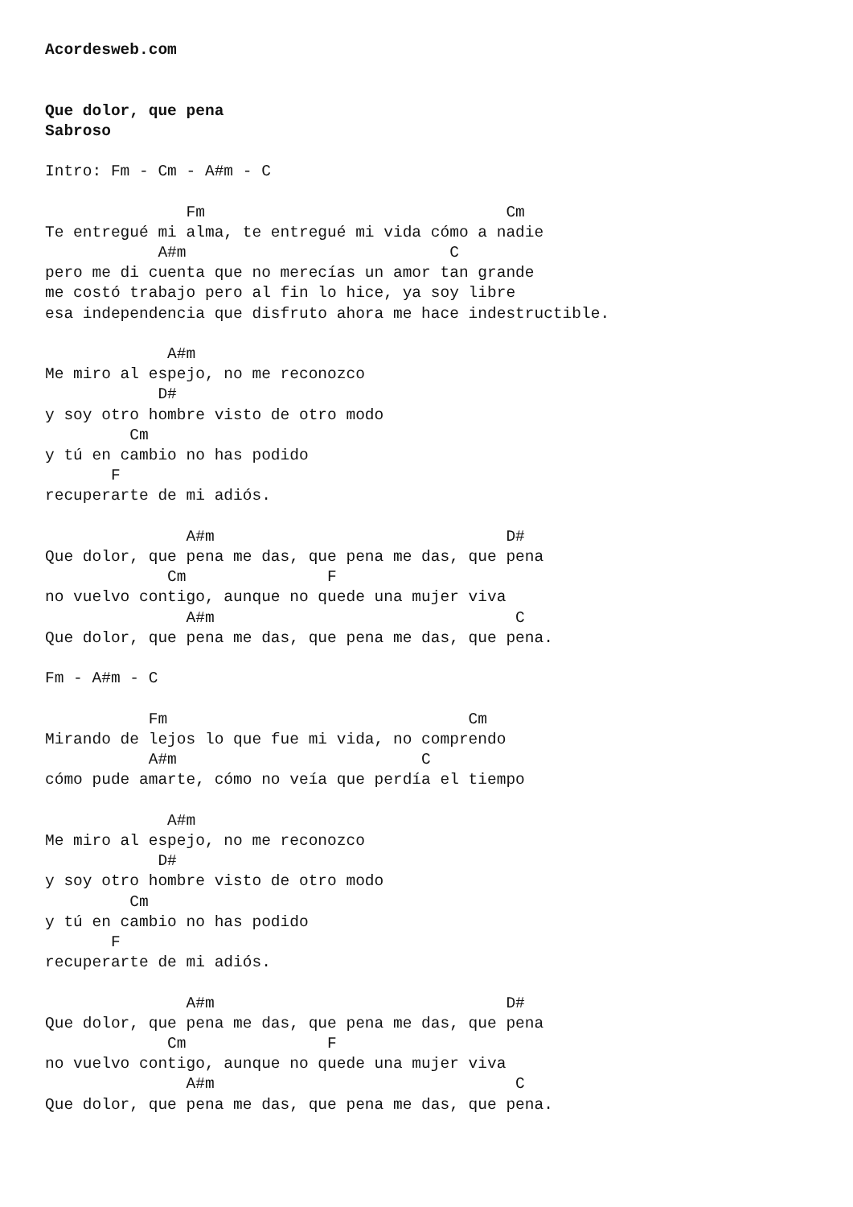Acordesweb.com


Que dolor, que pena
Sabroso

Intro: Fm - Cm - A#m - C

               Fm                                Cm
Te entregué mi alma, te entregué mi vida cómo a nadie
            A#m                            C
pero me di cuenta que no merecías un amor tan grande
me costó trabajo pero al fin lo hice, ya soy libre
esa independencia que disfruto ahora me hace indestructible.

             A#m
Me miro al espejo, no me reconozco
            D#
y soy otro hombre visto de otro modo
         Cm
y tú en cambio no has podido
       F
recuperarte de mi adiós.

               A#m                               D#
Que dolor, que pena me das, que pena me das, que pena
             Cm               F
no vuelvo contigo, aunque no quede una mujer viva
               A#m                                C
Que dolor, que pena me das, que pena me das, que pena.

Fm - A#m - C

           Fm                                Cm
Mirando de lejos lo que fue mi vida, no comprendo
           A#m                          C
cómo pude amarte, cómo no veía que perdía el tiempo

             A#m
Me miro al espejo, no me reconozco
            D#
y soy otro hombre visto de otro modo
         Cm
y tú en cambio no has podido
       F
recuperarte de mi adiós.

               A#m                               D#
Que dolor, que pena me das, que pena me das, que pena
             Cm               F
no vuelvo contigo, aunque no quede una mujer viva
               A#m                                C
Que dolor, que pena me das, que pena me das, que pena.